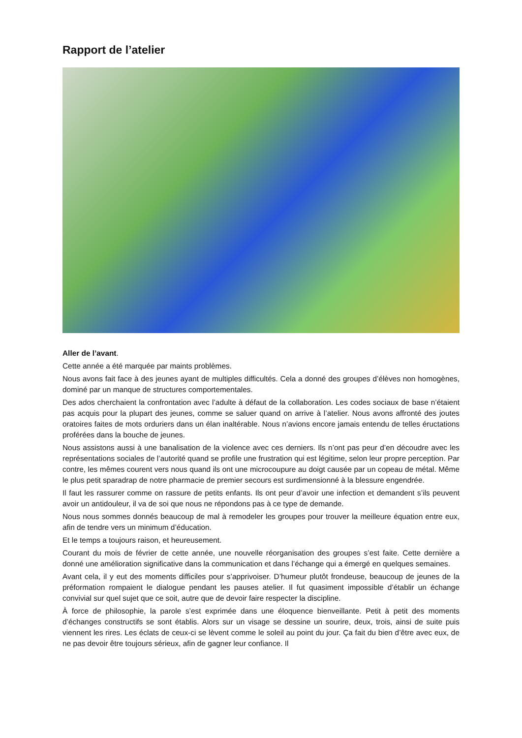Rapport de l’atelier
Aller de l’avant.
Cette année a été marquée par maints problèmes.
Nous avons fait face à des jeunes ayant de multiples difficultés. Cela a donné des groupes d’élèves non homogènes, dominé par un manque de structures comportementales.
Des ados cherchaient la confrontation avec l’adulte à défaut de la collaboration. Les codes sociaux de base n’étaient pas acquis pour la plupart des jeunes, comme se saluer quand on arrive à l’atelier. Nous avons affronté des joutes oratoires faites de mots orduriers dans un élan inaltérable. Nous n’avions encore jamais entendu de telles éructations proférées dans la bouche de jeunes.
Nous assistons aussi à une banalisation de la violence avec ces derniers. Ils n’ont pas peur d’en découdre avec les représentations sociales de l’autorité quand se profile une frustration qui est légitime, selon leur propre perception. Par contre, les mêmes courent vers nous quand ils ont une microcoupure au doigt causée par un copeau de métal. Même le plus petit sparadrap de notre pharmacie de premier secours est surdimensionné à la blessure engendrée.
Il faut les rassurer comme on rassure de petits enfants. Ils ont peur d’avoir une infection et demandent s’ils peuvent avoir un antidouleur, il va de soi que nous ne répondons pas à ce type de demande.
Nous nous sommes donnés beaucoup de mal à remodeler les groupes pour trouver la meilleure équation entre eux, afin de tendre vers un minimum d’éducation.
Et le temps a toujours raison, et heureusement.
Courant du mois de février de cette année, une nouvelle réorganisation des groupes s’est faite. Cette dernière a donné une amélioration significative dans la communication et dans l’échange qui a émergé en quelques semaines.
Avant cela, il y eut des moments difficiles pour s’apprivoiser. D’humeur plutôt frondeuse, beaucoup de jeunes de la préformation rompaient le dialogue pendant les pauses atelier. Il fut quasiment impossible d’établir un échange convivial sur quel sujet que ce soit, autre que de devoir faire respecter la discipline.
À force de philosophie, la parole s’est exprimée dans une éloquence bienveillante. Petit à petit des moments d’échanges constructifs se sont établis. Alors sur un visage se dessine un sourire, deux, trois, ainsi de suite puis viennent les rires. Les éclats de ceux-ci se lèvent comme le soleil au point du jour. Ça fait du bien d’être avec eux, de ne pas devoir être toujours sérieux, afin de gagner leur confiance. Il